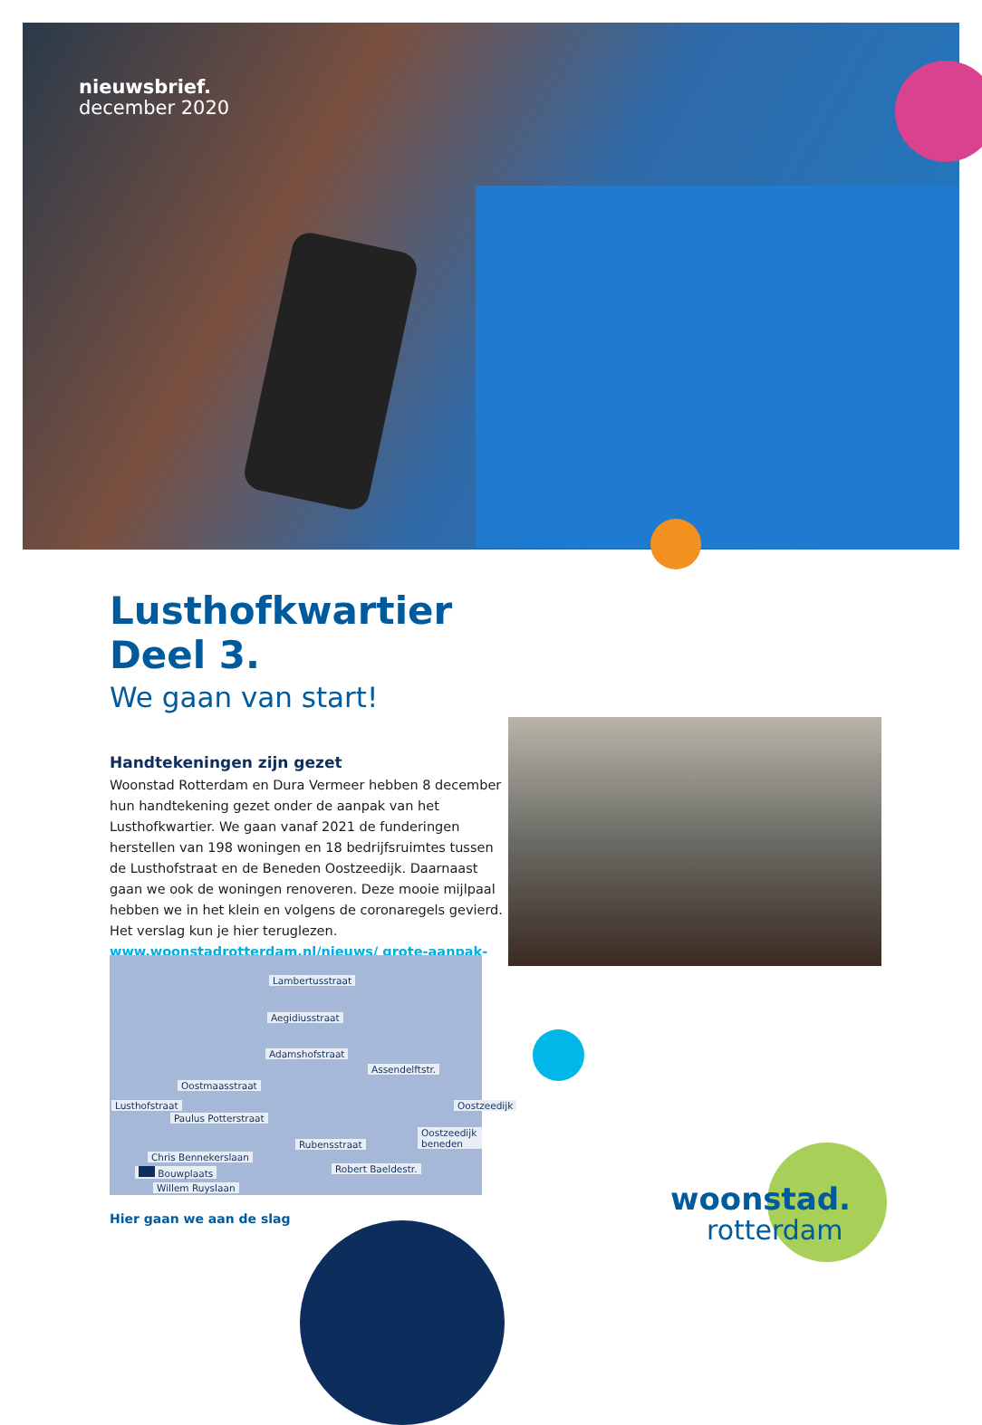nieuwsbrief.
december 2020
Lusthofkwartier Deel 3.
We gaan van start!
Handtekeningen zijn gezet
Woonstad Rotterdam en Dura Vermeer hebben 8 december hun handtekening gezet onder de aanpak van het Lusthofkwartier. We gaan vanaf 2021 de funderingen herstellen van 198 woningen en 18 bedrijfsruimtes tussen de Lusthofstraat en de Beneden Oostzeedijk. Daarnaast gaan we ook de woningen renoveren. Deze mooie mijlpaal hebben we in het klein en volgens de coronaregels gevierd. Het verslag kun je hier teruglezen. www.woonstadrotterdam.nl/nieuws/ grote-aanpak-lusthofkwartier.
Lambertusstraat
Aegidiusstraat
Adamshofstraat
Oostmaasstraat
Paulus Potterstraat
Rubensstraat
Chris Bennekerslaan
Bouwplaats
Willem Ruyslaan
Lusthofstraat
Assendelftstr.
Robert Baeldestr.
Oostzeedijk beneden
Oostzeedijk
Hier gaan we aan de slag
woonstad.
rotterdam